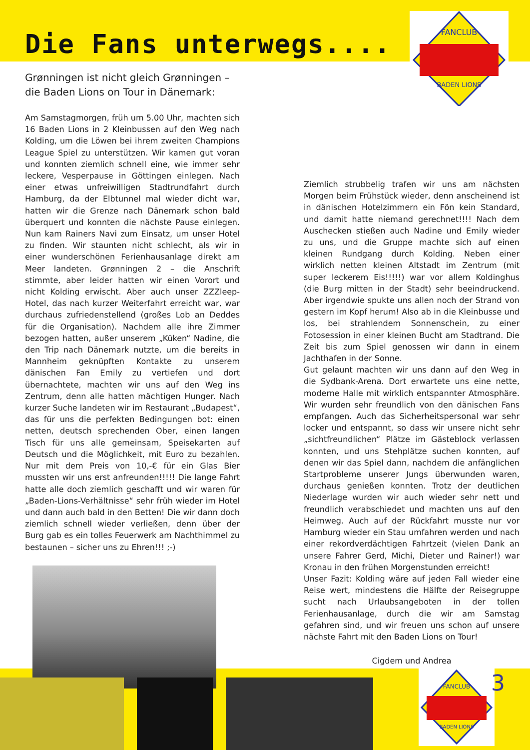FANCLUB
BADEN LIONS
FANCLUB
BADEN LIONS
3
Die Fans unterwegs....
Grønningen ist nicht gleich Grønningen – die Baden Lions on Tour in Dänemark:
Am Samstagmorgen, früh um 5.00 Uhr, machten sich 16 Baden Lions in 2 Kleinbussen auf den Weg nach Kolding, um die Löwen bei ihrem zweiten Champions League Spiel zu unterstützen. Wir kamen gut voran und konnten ziemlich schnell eine, wie immer sehr leckere, Vesperpause in Göttingen einlegen. Nach einer etwas unfreiwilligen Stadtrundfahrt durch Hamburg, da der Elbtunnel mal wieder dicht war, hatten wir die Grenze nach Dänemark schon bald überquert und konnten die nächste Pause einlegen. Nun kam Rainers Navi zum Einsatz, um unser Hotel zu finden. Wir staunten nicht schlecht, als wir in einer wunderschönen Ferienhausanlage direkt am Meer landeten. Grønningen 2 – die Anschrift stimmte, aber leider hatten wir einen Vorort und nicht Kolding erwischt. Aber auch unser ZZZleep-Hotel, das nach kurzer Weiterfahrt erreicht war, war durchaus zufriedenstellend (großes Lob an Deddes für die Organisation). Nachdem alle ihre Zimmer bezogen hatten, außer unserem „Küken“ Nadine, die den Trip nach Dänemark nutzte, um die bereits in Mannheim geknüpften Kontakte zu unserem dänischen Fan Emily zu vertiefen und dort übernachtete, machten wir uns auf den Weg ins Zentrum, denn alle hatten mächtigen Hunger. Nach kurzer Suche landeten wir im Restaurant „Budapest“, das für uns die perfekten Bedingungen bot: einen netten, deutsch sprechenden Ober, einen langen Tisch für uns alle gemeinsam, Speisekarten auf Deutsch und die Möglichkeit, mit Euro zu bezahlen. Nur mit dem Preis von 10,-€ für ein Glas Bier mussten wir uns erst anfreunden!!!!! Die lange Fahrt hatte alle doch ziemlich geschafft und wir waren für „Baden-Lions-Verhältnisse“ sehr früh wieder im Hotel und dann auch bald in den Betten! Die wir dann doch ziemlich schnell wieder verließen, denn über der Burg gab es ein tolles Feuerwerk am Nachthimmel zu bestaunen – sicher uns zu Ehren!!! ;-)
Ziemlich strubbelig trafen wir uns am nächsten Morgen beim Frühstück wieder, denn anscheinend ist in dänischen Hotelzimmern ein Fön kein Standard, und damit hatte niemand gerechnet!!!! Nach dem Auschecken stießen auch Nadine und Emily wieder zu uns, und die Gruppe machte sich auf einen kleinen Rundgang durch Kolding. Neben einer wirklich netten kleinen Altstadt im Zentrum (mit super leckerem Eis!!!!!) war vor allem Koldinghus (die Burg mitten in der Stadt) sehr beeindruckend. Aber irgendwie spukte uns allen noch der Strand von gestern im Kopf herum! Also ab in die Kleinbusse und los, bei strahlendem Sonnenschein, zu einer Fotosession in einer kleinen Bucht am Stadtrand. Die Zeit bis zum Spiel genossen wir dann in einem Jachthafen in der Sonne.
Gut gelaunt machten wir uns dann auf den Weg in die Sydbank-Arena. Dort erwartete uns eine nette, moderne Halle mit wirklich entspannter Atmosphäre. Wir wurden sehr freundlich von den dänischen Fans empfangen. Auch das Sicherheitspersonal war sehr locker und entspannt, so dass wir unsere nicht sehr „sichtfreundlichen“ Plätze im Gästeblock verlassen konnten, und uns Stehplätze suchen konnten, auf denen wir das Spiel dann, nachdem die anfänglichen Startprobleme unserer Jungs überwunden waren, durchaus genießen konnten. Trotz der deutlichen Niederlage wurden wir auch wieder sehr nett und freundlich verabschiedet und machten uns auf den Heimweg. Auch auf der Rückfahrt musste nur vor Hamburg wieder ein Stau umfahren werden und nach einer rekordverdächtigen Fahrtzeit (vielen Dank an unsere Fahrer Gerd, Michi, Dieter und Rainer!) war Kronau in den frühen Morgenstunden erreicht!
Unser Fazit: Kolding wäre auf jeden Fall wieder eine Reise wert, mindestens die Hälfte der Reisegruppe sucht nach Urlaubsangeboten in der tollen Ferienhausanlage, durch die wir am Samstag gefahren sind, und wir freuen uns schon auf unsere nächste Fahrt mit den Baden Lions on Tour!
Cigdem und Andrea